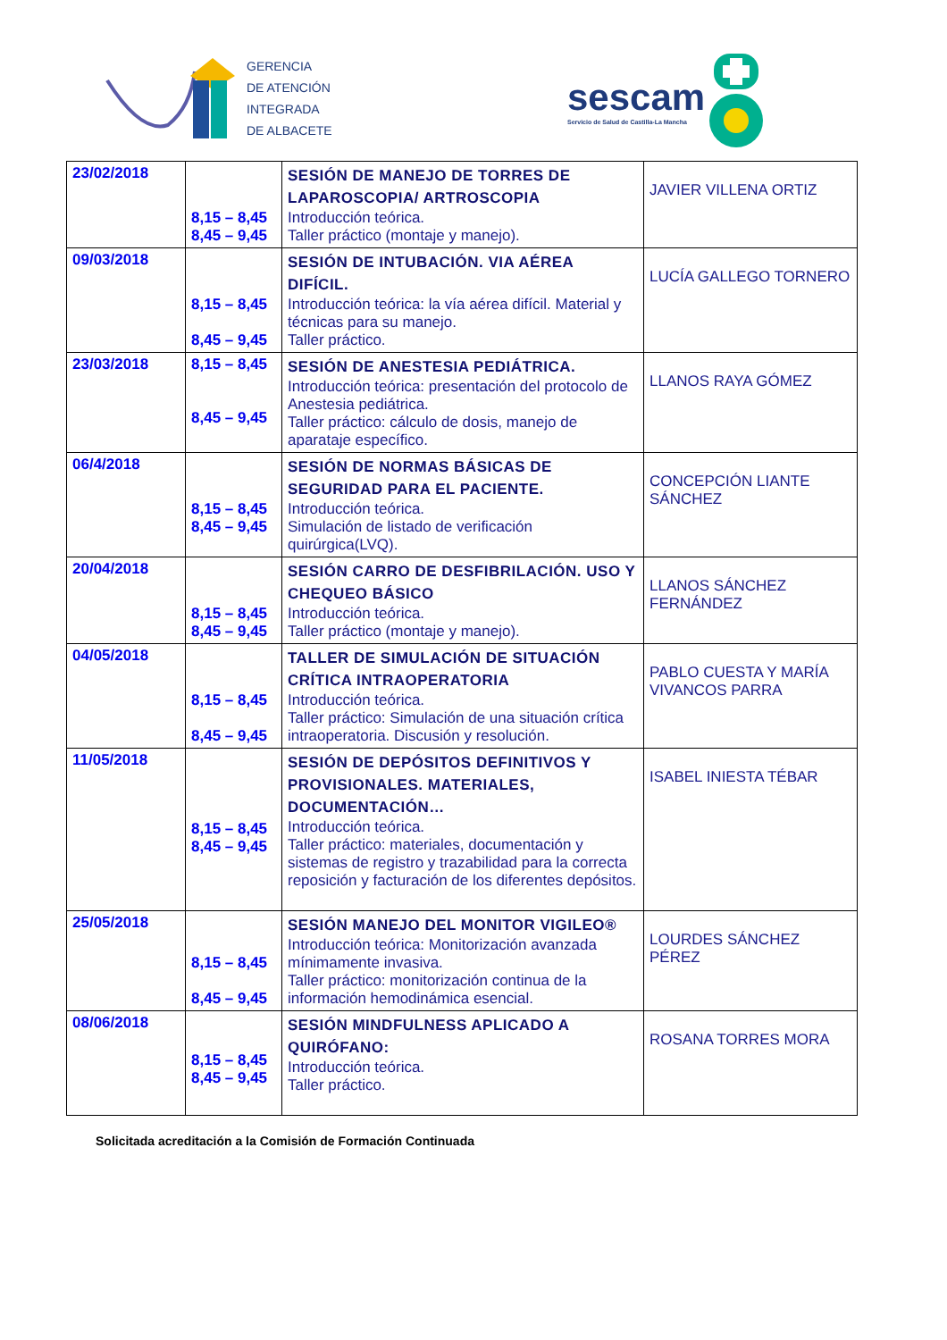GERENCIA
DE ATENCIÓN
INTEGRADA
DE ALBACETE
sescam
Servicio de Salud de Castilla-La Mancha
| 23/02/2018 | 8,15 – 8,45 8,45 – 9,45 | SESIÓN DE MANEJO DE TORRES DE LAPAROSCOPIA/ ARTROSCOPIA Introducción teórica. Taller práctico (montaje y manejo). | JAVIER VILLENA ORTIZ |
| 09/03/2018 | 8,15 – 8,45 8,45 – 9,45 | SESIÓN DE INTUBACIÓN. VIA AÉREA DIFÍCIL. Introducción teórica: la vía aérea difícil. Material y técnicas para su manejo. Taller práctico. | LUCÍA GALLEGO TORNERO |
| 23/03/2018 | 8,15 – 8,45 8,45 – 9,45 | SESIÓN DE ANESTESIA PEDIÁTRICA. Introducción teórica: presentación del protocolo de Anestesia pediátrica. Taller práctico: cálculo de dosis, manejo de aparataje específico. | LLANOS RAYA GÓMEZ |
| 06/4/2018 | 8,15 – 8,45 8,45 – 9,45 | SESIÓN DE NORMAS BÁSICAS DE SEGURIDAD PARA EL PACIENTE. Introducción teórica. Simulación de listado de verificación quirúrgica(LVQ). | CONCEPCIÓN LIANTE SÁNCHEZ |
| 20/04/2018 | 8,15 – 8,45 8,45 – 9,45 | SESIÓN CARRO DE DESFIBRILACIÓN. USO Y CHEQUEO BÁSICO Introducción teórica. Taller práctico (montaje y manejo). | LLANOS SÁNCHEZ FERNÁNDEZ |
| 04/05/2018 | 8,15 – 8,45 8,45 – 9,45 | TALLER DE SIMULACIÓN DE SITUACIÓN CRÍTICA INTRAOPERATORIA Introducción teórica. Taller práctico: Simulación de una situación crítica intraoperatoria. Discusión y resolución. | PABLO CUESTA Y MARÍA VIVANCOS PARRA |
| 11/05/2018 | 8,15 – 8,45 8,45 – 9,45 | SESIÓN DE DEPÓSITOS DEFINITIVOS Y PROVISIONALES. MATERIALES, DOCUMENTACIÓN… Introducción teórica. Taller práctico: materiales, documentación y sistemas de registro y trazabilidad para la correcta reposición y facturación de los diferentes depósitos. | ISABEL INIESTA TÉBAR |
| 25/05/2018 | 8,15 – 8,45 8,45 – 9,45 | SESIÓN MANEJO DEL MONITOR VIGILEO® Introducción teórica: Monitorización avanzada mínimamente invasiva. Taller práctico: monitorización continua de la información hemodinámica esencial. | LOURDES SÁNCHEZ PÉREZ |
| 08/06/2018 | 8,15 – 8,45 8,45 – 9,45 | SESIÓN MINDFULNESS APLICADO A QUIRÓFANO: Introducción teórica. Taller práctico. | ROSANA TORRES MORA |
Solicitada acreditación a la Comisión de Formación Continuada